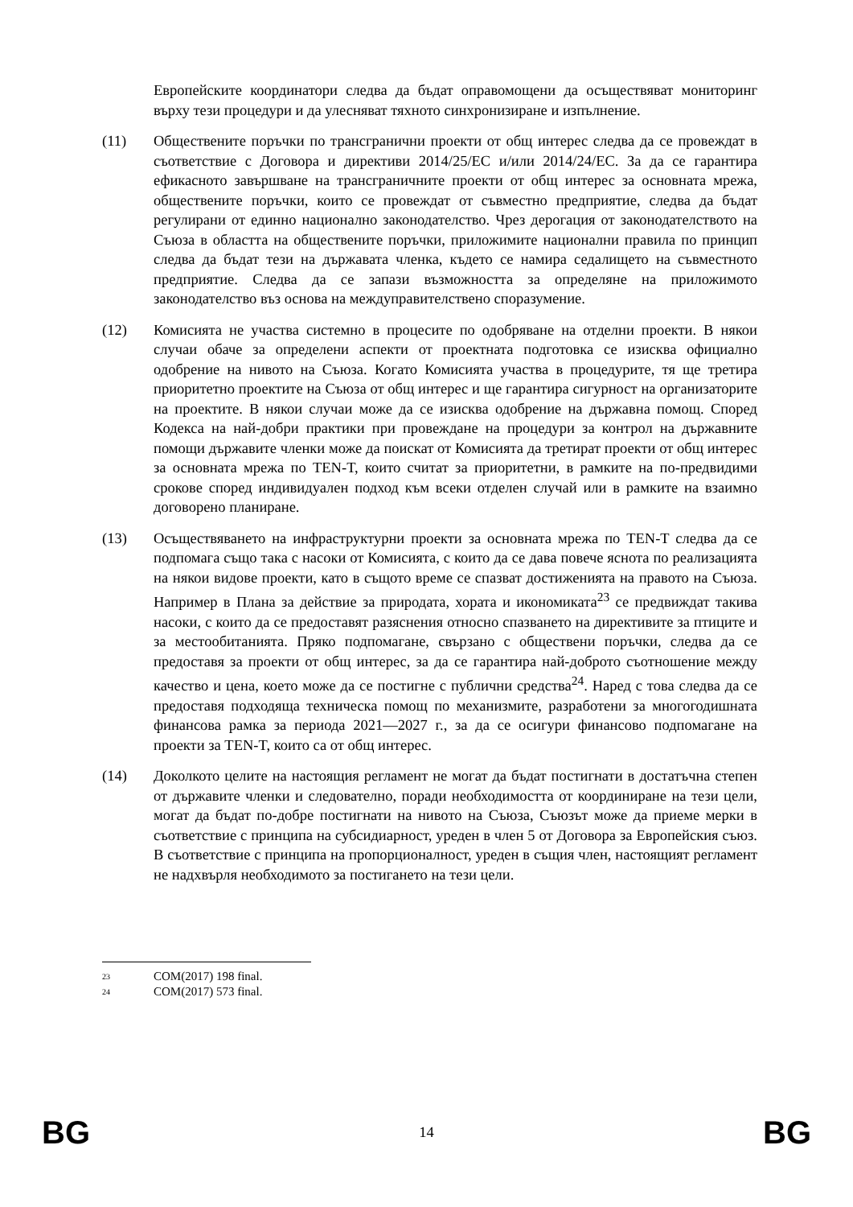Европейските координатори следва да бъдат оправомощени да осъществяват мониторинг върху тези процедури и да улесняват тяхното синхронизиране и изпълнение.
(11) Обществените поръчки по трансгранични проекти от общ интерес следва да се провеждат в съответствие с Договора и директиви 2014/25/ЕС и/или 2014/24/ЕС. За да се гарантира ефикасното завършване на трансграничните проекти от общ интерес за основната мрежа, обществените поръчки, които се провеждат от съвместно предприятие, следва да бъдат регулирани от единно национално законодателство. Чрез дерогация от законодателството на Съюза в областта на обществените поръчки, приложимите национални правила по принцип следва да бъдат тези на държавата членка, където се намира седалището на съвместното предприятие. Следва да се запази възможността за определяне на приложимото законодателство въз основа на междуправителствено споразумение.
(12) Комисията не участва системно в процесите по одобряване на отделни проекти. В някои случаи обаче за определени аспекти от проектната подготовка се изисква официално одобрение на нивото на Съюза. Когато Комисията участва в процедурите, тя ще третира приоритетно проектите на Съюза от общ интерес и ще гарантира сигурност на организаторите на проектите. В някои случаи може да се изисква одобрение на държавна помощ. Според Кодекса на най-добри практики при провеждане на процедури за контрол на държавните помощи държавите членки може да поискат от Комисията да третират проекти от общ интерес за основната мрежа по TEN-T, които считат за приоритетни, в рамките на по-предвидими срокове според индивидуален подход към всеки отделен случай или в рамките на взаимно договорено планиране.
(13) Осъществяването на инфраструктурни проекти за основната мрежа по TEN-T следва да се подпомага също така с насоки от Комисията, с които да се дава повече яснота по реализацията на някои видове проекти, като в същото време се спазват достиженията на правото на Съюза. Например в Плана за действие за природата, хората и икономиката<sup>23</sup> се предвиждат такива насоки, с които да се предоставят разяснения относно спазването на директивите за птиците и за местообитанията. Пряко подпомагане, свързано с обществени поръчки, следва да се предоставя за проекти от общ интерес, за да се гарантира най-доброто съотношение между качество и цена, което може да се постигне с публични средства<sup>24</sup>. Наред с това следва да се предоставя подходяща техническа помощ по механизмите, разработени за многогодишната финансова рамка за периода 2021—2027 г., за да се осигури финансово подпомагане на проекти за TEN-T, които са от общ интерес.
(14) Доколкото целите на настоящия регламент не могат да бъдат постигнати в достатъчна степен от държавите членки и следователно, поради необходимостта от координиране на тези цели, могат да бъдат по-добре постигнати на нивото на Съюза, Съюзът може да приеме мерки в съответствие с принципа на субсидиарност, уреден в член 5 от Договора за Европейския съюз. В съответствие с принципа на пропорционалност, уреден в същия член, настоящият регламент не надхвърля необходимото за постигането на тези цели.
<sup>23</sup> COM(2017) 198 final.
<sup>24</sup> COM(2017) 573 final.
BG 14 BG